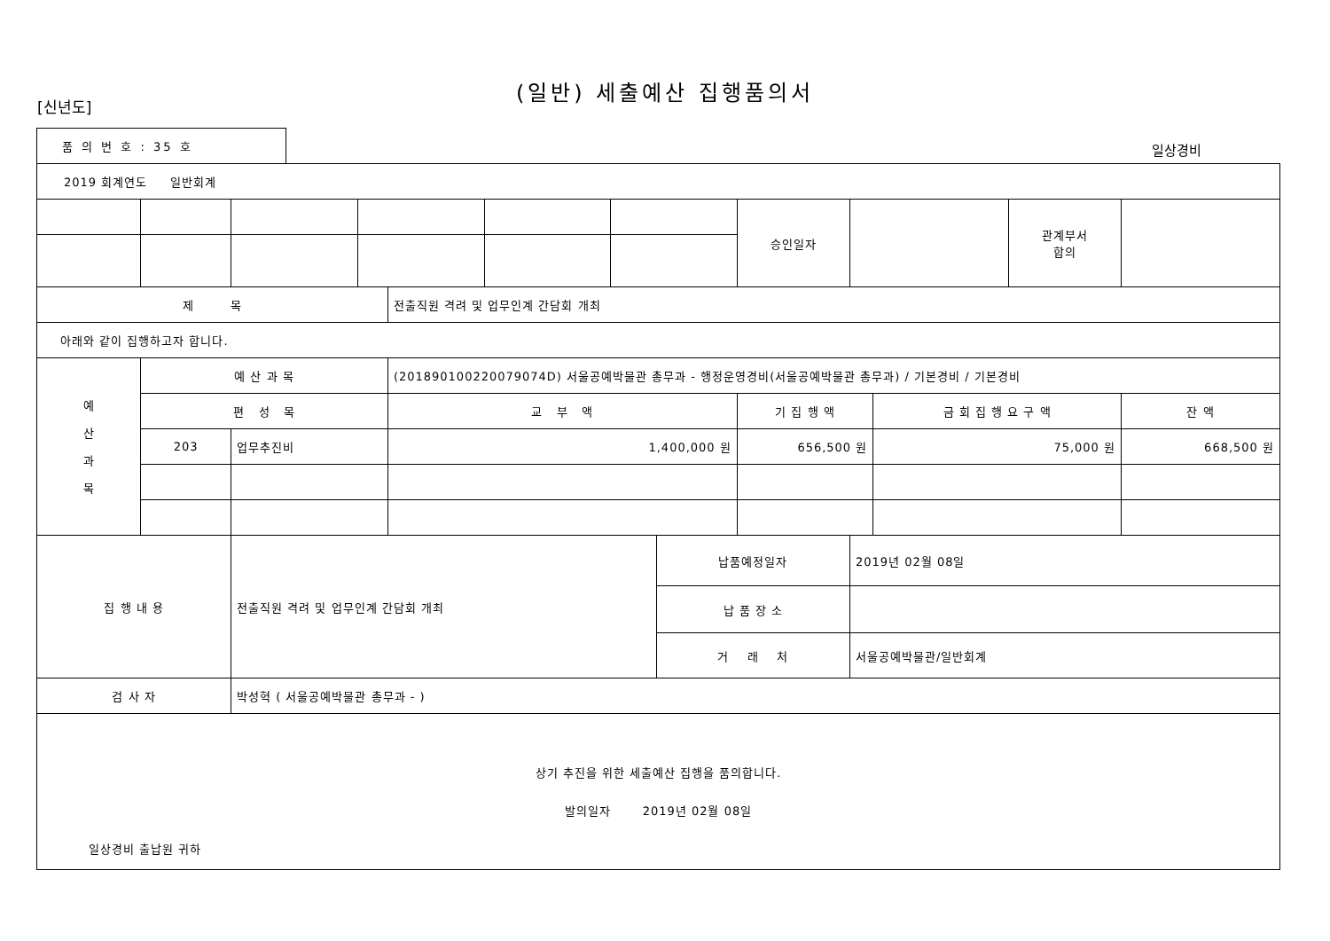(일반) 세출예산 집행품의서
[신년도]
품 의 번 호 : 35 호
일상경비
| 2019 회계연도 일반회계 | | | | | | | | | | | | |
| | | | | | | | | 승인일자 | | | 관계부서 합의 | |
| 제 목 | | | | 전출직원 격려 및 업무인계 간담회 개최 | | | | | | | | |
| 아래와 같이 집행하고자 합니다. | | | | | | | | | | | | |
| 예 산 과 목 | 예 산 과 목 | | | (201890100220079074D) 서울공예박물관 총무과 - 행정운영경비(서울공예박물관 총무과) / 기본경비 / 기본경비 | | | | | | | | |
| | 편 성 목 | | | 교 부 액 | | | | 기 집 행 액 | | 금 회 집 행 요 구 액 | | 잔 액 |
| | 203 | 업무추진비 | | 1,400,000 원 | | | | 656,500 원 | | 75,000 원 | | 668,500 원 |
| 집 행 내 용 | | 전출직원 격려 및 업무인계 간담회 개최 | | | | | 납품예정일자 | | 2019년 02월 08일 | | | |
| | | | | | | | 납 품 장 소 | | | | | |
| | | | | | | | 거 래 처 | | 서울공예박물관/일반회계 | | | |
| 검 사 자 | | 박성혁 ( 서울공예박물관 총무과 - ) | | | | | | | | | | |
| 상기 추진을 위한 세출예산 집행을 품의합니다. 발의일자 2019년 02월 08일 일상경비 출납원 귀하 | | | | | | | | | | | | |